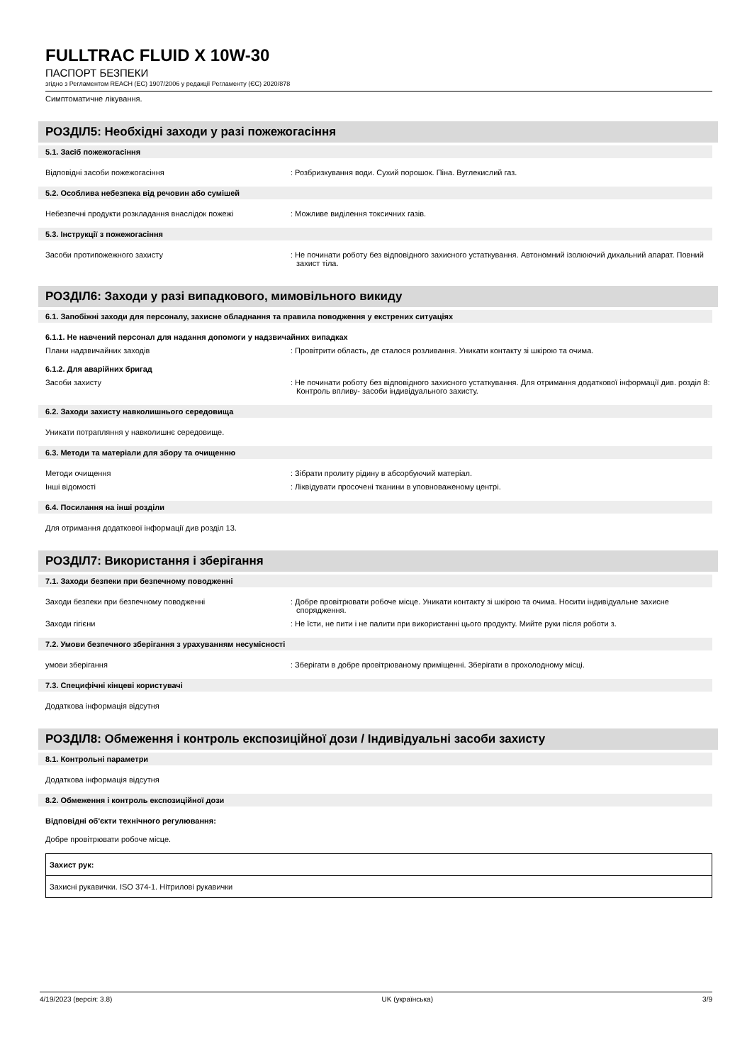FULLTRAC FLUID X 10W-30
ПАСПОРТ БЕЗПЕКИ
згідно з Регламентом REACH (ЕС) 1907/2006 у редакції Регламенту (ЄС) 2020/878
Симптоматичне лікування.
РОЗДІЛ5: Необхідні заходи у разі пожежогасіння
5.1. Засіб пожежогасіння
Відповідні засоби пожежогасіння : Розбризкування води. Сухий порошок. Піна. Вуглекислий газ.
5.2. Особлива небезпека від речовин або сумішей
Небезпечні продукти розкладання внаслідок пожежі : Можливе виділення токсичних газів.
5.3. Інструкції з пожежогасіння
Засоби протипожежного захисту : Не починати роботу без відповідного захисного устаткування. Автономний ізолюючий дихальний апарат. Повний захист тіла.
РОЗДІЛ6: Заходи у разі випадкового, мимовільного викиду
6.1. Запобіжні заходи для персоналу, захисне обладнання та правила поводження у екстрених ситуаціях
6.1.1. Не навчений персонал для надання допомоги у надзвичайних випадках
Плани надзвичайних заходів : Провітрити область, де сталося розливання. Уникати контакту зі шкірою та очима.
6.1.2. Для аварійних бригад
Засоби захисту : Не починати роботу без відповідного захисного устаткування. Для отримання додаткової інформації див. розділ 8: Контроль впливу- засоби індивідуального захисту.
6.2. Заходи захисту навколишнього середовища
Уникати потрапляння у навколишнє середовище.
6.3. Методи та матеріали для збору та очищенню
Методи очищення : Зібрати пролиту рідину в абсорбуючий матеріал.
Інші відомості : Ліквідувати просочені тканини в уповноваженому центрі.
6.4. Посилання на інші розділи
Для отримання додаткової інформації див розділ 13.
РОЗДІЛ7: Використання і зберігання
7.1. Заходи безпеки при безпечному поводженні
Заходи безпеки при безпечному поводженні : Добре провітрювати робоче місце. Уникати контакту зі шкірою та очима. Носити індивідуальне захисне спорядження.
Заходи гігієни : Не їсти, не пити і не палити при використанні цього продукту. Мийте руки після роботи з.
7.2. Умови безпечного зберігання з урахуванням несумісності
умови зберігання : Зберігати в добре провітрюваному приміщенні. Зберігати в прохолодному місці.
7.3. Специфічні кінцеві користувачі
Додаткова інформація відсутня
РОЗДІЛ8: Обмеження і контроль експозиційної дози / Індивідуальні засоби захисту
8.1. Контрольні параметри
Додаткова інформація відсутня
8.2. Обмеження і контроль експозиційної дози
Відповідні об'єкти технічного регулювання:
Добре провітрювати робоче місце.
| Захист рук: |
| Захисні рукавички. ISO 374-1. Нітрилові рукавички |
4/19/2023 (версія: 3.8) UK (українська) 3/9